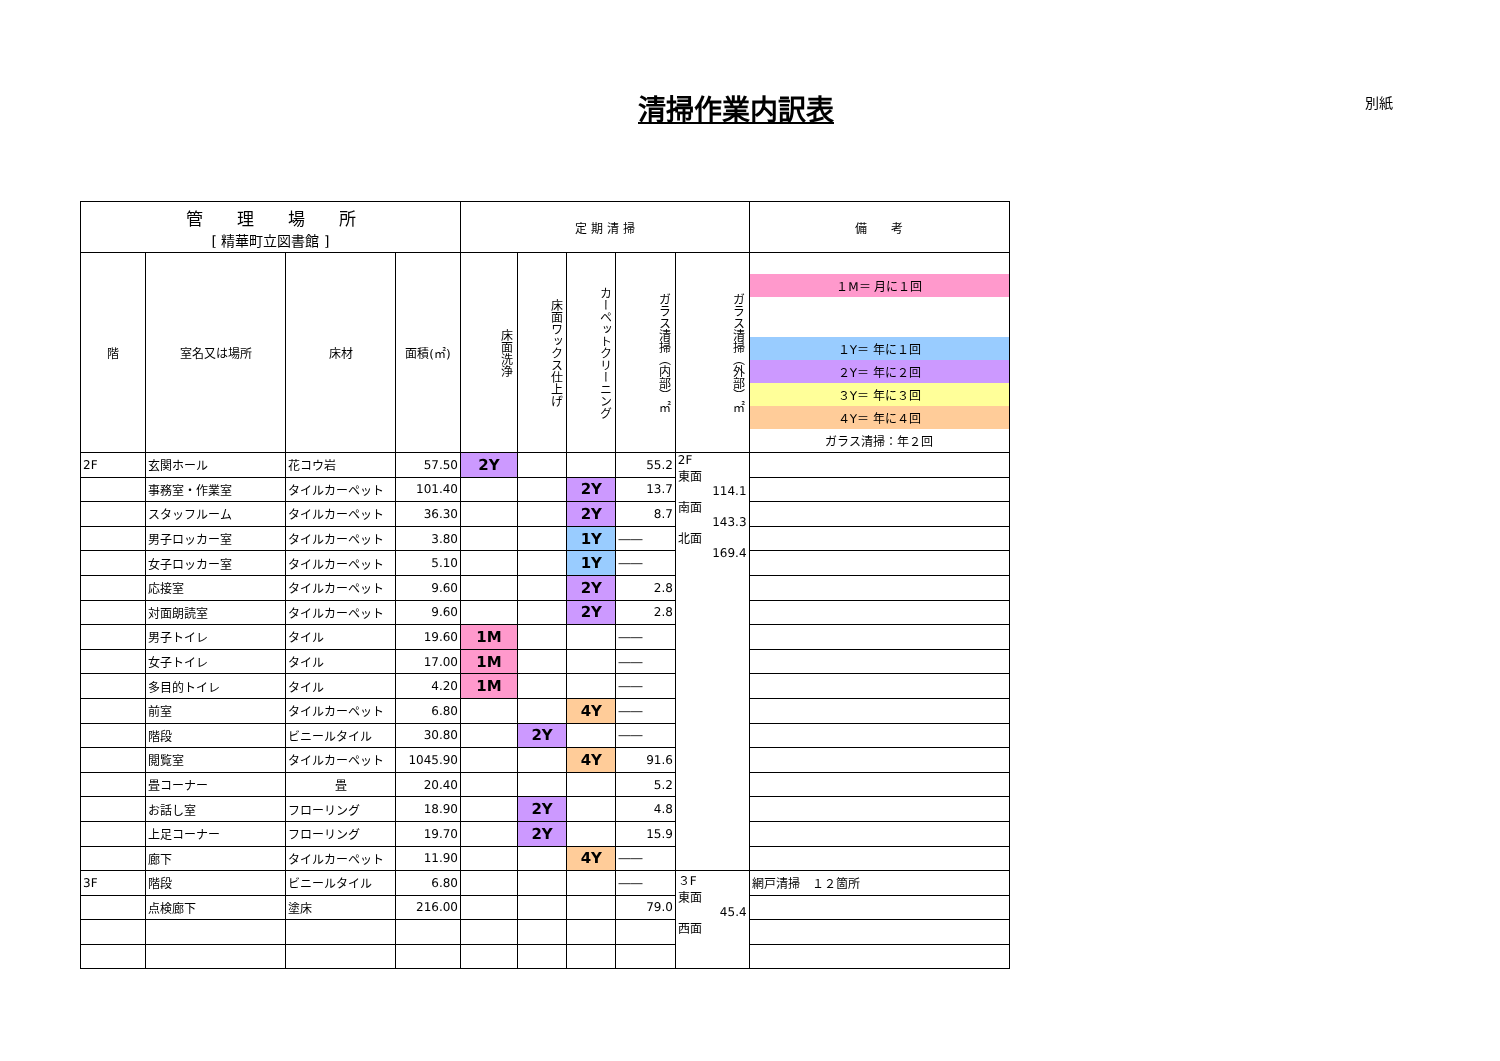清掃作業内訳表 別紙
| 管 理 場 所 [ 精華町立図書館 ] | | | | 定 期 清 掃 | | | | | 備 考 |
| --- | --- | --- | --- | --- | --- | --- | --- | --- | --- |
| | | | | 床面洗浄 | 床面ワックス仕上げ | カーペットクリーニング | ガラス清掃（内部）㎡ | ガラス清掃（外部）㎡ | １M＝ 月に１回 １Y＝ 年に１回 ２Y＝ 年に２回 ３Y＝ 年に３回 ４Y＝ 年に４回 ガラス清掃：年２回 |
| 階 | 室名又は場所 | 床材 | 面積(㎡) | | | | | | |
| 2F | 玄関ホール | 花コウ岩 | 57.50 | 2Y | | | 55.2 | 2F 東面 114.1 南面 143.3 北面 169.4 | |
| | 事務室・作業室 | タイルカーペット | 101.40 | | | 2Y | 13.7 | | |
| | スタッフルーム | タイルカーペット | 36.30 | | | 2Y | 8.7 | | |
| | 男子ロッカー室 | タイルカーペット | 3.80 | | | 1Y | ―― | | |
| | 女子ロッカー室 | タイルカーペット | 5.10 | | | 1Y | ―― | | |
| | 応接室 | タイルカーペット | 9.60 | | | 2Y | 2.8 | | |
| | 対面朗読室 | タイルカーペット | 9.60 | | | 2Y | 2.8 | | |
| | 男子トイレ | タイル | 19.60 | 1M | | | ―― | | |
| | 女子トイレ | タイル | 17.00 | 1M | | | ―― | | |
| | 多目的トイレ | タイル | 4.20 | 1M | | | ―― | | |
| | 前室 | タイルカーペット | 6.80 | | | 4Y | ―― | | |
| | 階段 | ビニールタイル | 30.80 | | 2Y | | ―― | | |
| | 閲覧室 | タイルカーペット | 1045.90 | | | 4Y | 91.6 | | |
| | 畳コーナー | 畳 | 20.40 | | | | 5.2 | | |
| | お話し室 | フローリング | 18.90 | | 2Y | | 4.8 | | |
| | 上足コーナー | フローリング | 19.70 | | 2Y | | 15.9 | | |
| | 廊下 | タイルカーペット | 11.90 | | | 4Y | ―― | | |
| 3F | 階段 | ビニールタイル | 6.80 | | | | ―― | ３F 東面 45.4 西面 | 網戸清掃 １２箇所 |
| | 点検廊下 | 塗床 | 216.00 | | | | 79.0 | | |